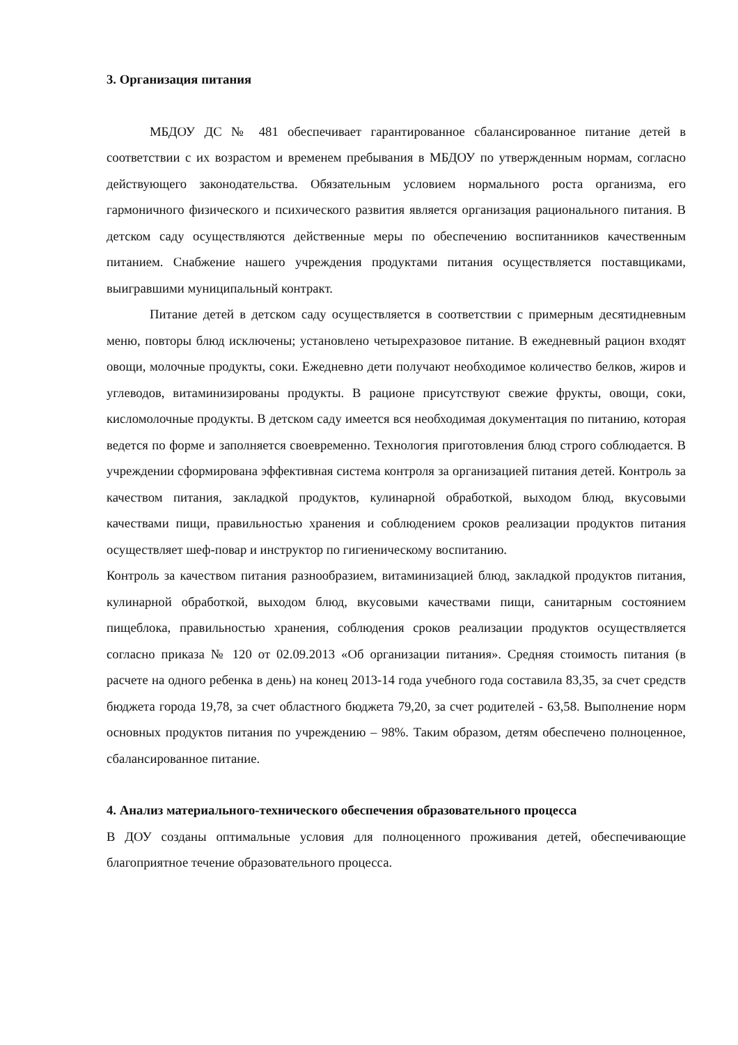3. Организация питания
МБДОУ ДС № 481 обеспечивает гарантированное сбалансированное питание детей в соответствии с их возрастом и временем пребывания в МБДОУ по утвержденным нормам, согласно действующего законодательства. Обязательным условием нормального роста организма, его гармоничного физического и психического развития является организация рационального питания. В детском саду осуществляются действенные меры по обеспечению воспитанников качественным питанием. Снабжение нашего учреждения продуктами питания осуществляется поставщиками, выигравшими муниципальный контракт.
Питание детей в детском саду осуществляется в соответствии с примерным десятидневным меню, повторы блюд исключены; установлено четырехразовое питание. В ежедневный рацион входят овощи, молочные продукты, соки. Ежедневно дети получают необходимое количество белков, жиров и углеводов, витаминизированы продукты. В рационе присутствуют свежие фрукты, овощи, соки, кисломолочные продукты. В детском саду имеется вся необходимая документация по питанию, которая ведется по форме и заполняется своевременно. Технология приготовления блюд строго соблюдается. В учреждении сформирована эффективная система контроля за организацией питания детей. Контроль за качеством питания, закладкой продуктов, кулинарной обработкой, выходом блюд, вкусовыми качествами пищи, правильностью хранения и соблюдением сроков реализации продуктов питания осуществляет шеф-повар и инструктор по гигиеническому воспитанию.
Контроль за качеством питания разнообразием, витаминизацией блюд, закладкой продуктов питания, кулинарной обработкой, выходом блюд, вкусовыми качествами пищи, санитарным состоянием пищеблока, правильностью хранения, соблюдения сроков реализации продуктов осуществляется согласно приказа № 120 от 02.09.2013 «Об организации питания». Средняя стоимость питания (в расчете на одного ребенка в день) на конец 2013-14 года учебного года составила 83,35, за счет средств бюджета города 19,78, за счет областного бюджета 79,20, за счет родителей - 63,58. Выполнение норм основных продуктов питания по учреждению – 98%. Таким образом, детям обеспечено полноценное, сбалансированное питание.
4. Анализ материального-технического обеспечения образовательного процесса
В ДОУ созданы оптимальные условия для полноценного проживания детей, обеспечивающие благоприятное течение образовательного процесса.